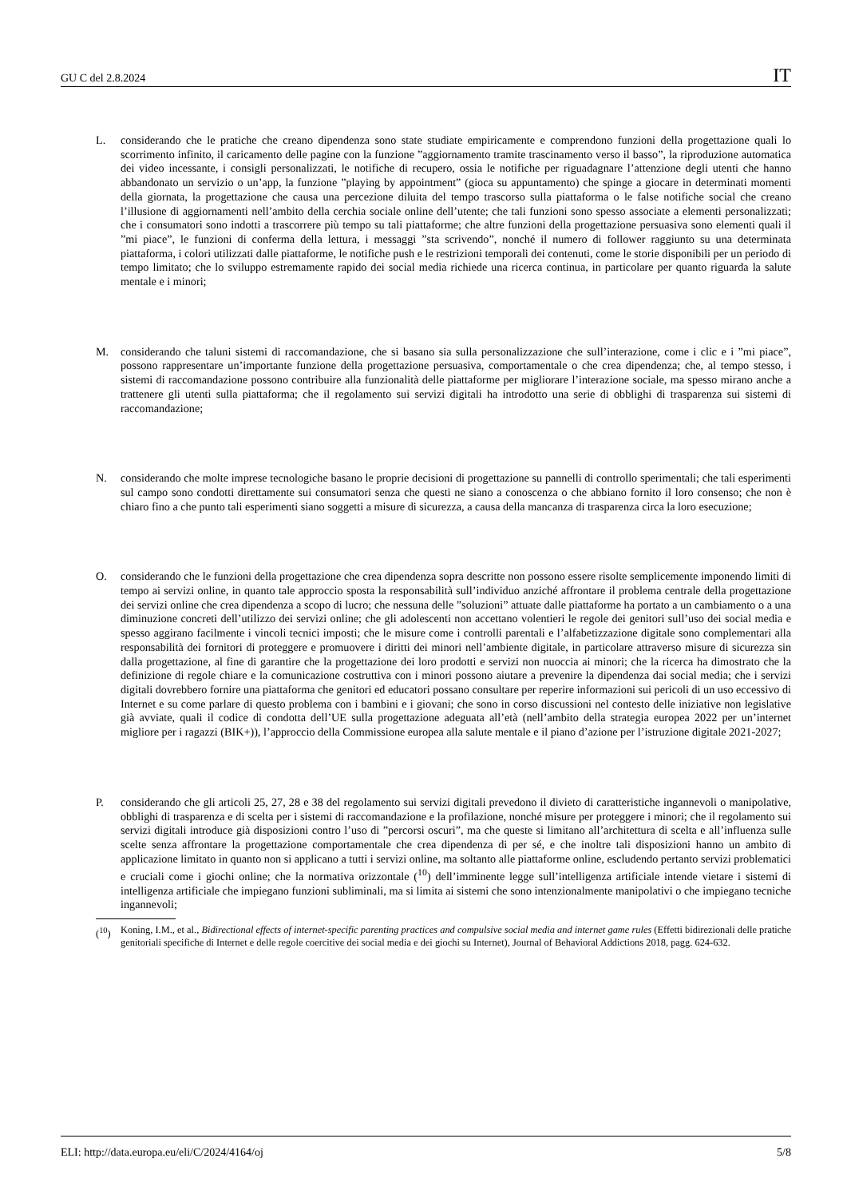GU C del 2.8.2024 IT
L. considerando che le pratiche che creano dipendenza sono state studiate empiricamente e comprendono funzioni della progettazione quali lo scorrimento infinito, il caricamento delle pagine con la funzione ”aggiornamento tramite trascinamento verso il basso”, la riproduzione automatica dei video incessante, i consigli personalizzati, le notifiche di recupero, ossia le notifiche per riguadagnare l’attenzione degli utenti che hanno abbandonato un servizio o un’app, la funzione ”playing by appointment” (gioca su appuntamento) che spinge a giocare in determinati momenti della giornata, la progettazione che causa una percezione diluita del tempo trascorso sulla piattaforma o le false notifiche social che creano l’illusione di aggiornamenti nell’ambito della cerchia sociale online dell’utente; che tali funzioni sono spesso associate a elementi personalizzati; che i consumatori sono indotti a trascorrere più tempo su tali piattaforme; che altre funzioni della progettazione persuasiva sono elementi quali il ”mi piace”, le funzioni di conferma della lettura, i messaggi ”sta scrivendo”, nonché il numero di follower raggiunto su una determinata piattaforma, i colori utilizzati dalle piattaforme, le notifiche push e le restrizioni temporali dei contenuti, come le storie disponibili per un periodo di tempo limitato; che lo sviluppo estremamente rapido dei social media richiede una ricerca continua, in particolare per quanto riguarda la salute mentale e i minori;
M. considerando che taluni sistemi di raccomandazione, che si basano sia sulla personalizzazione che sull’interazione, come i clic e i ”mi piace”, possono rappresentare un’importante funzione della progettazione persuasiva, comportamentale o che crea dipendenza; che, al tempo stesso, i sistemi di raccomandazione possono contribuire alla funzionalità delle piattaforme per migliorare l’interazione sociale, ma spesso mirano anche a trattenere gli utenti sulla piattaforma; che il regolamento sui servizi digitali ha introdotto una serie di obblighi di trasparenza sui sistemi di raccomandazione;
N. considerando che molte imprese tecnologiche basano le proprie decisioni di progettazione su pannelli di controllo sperimentali; che tali esperimenti sul campo sono condotti direttamente sui consumatori senza che questi ne siano a conoscenza o che abbiano fornito il loro consenso; che non è chiaro fino a che punto tali esperimenti siano soggetti a misure di sicurezza, a causa della mancanza di trasparenza circa la loro esecuzione;
O. considerando che le funzioni della progettazione che crea dipendenza sopra descritte non possono essere risolte semplicemente imponendo limiti di tempo ai servizi online, in quanto tale approccio sposta la responsabilità sull’individuo anziché affrontare il problema centrale della progettazione dei servizi online che crea dipendenza a scopo di lucro; che nessuna delle ”soluzioni” attuate dalle piattaforme ha portato a un cambiamento o a una diminuzione concreti dell’utilizzo dei servizi online; che gli adolescenti non accettano volentieri le regole dei genitori sull’uso dei social media e spesso aggirano facilmente i vincoli tecnici imposti; che le misure come i controlli parentali e l’alfabetizzazione digitale sono complementari alla responsabilità dei fornitori di proteggere e promuovere i diritti dei minori nell’ambiente digitale, in particolare attraverso misure di sicurezza sin dalla progettazione, al fine di garantire che la progettazione dei loro prodotti e servizi non nuoccia ai minori; che la ricerca ha dimostrato che la definizione di regole chiare e la comunicazione costruttiva con i minori possono aiutare a prevenire la dipendenza dai social media; che i servizi digitali dovrebbero fornire una piattaforma che genitori ed educatori possano consultare per reperire informazioni sui pericoli di un uso eccessivo di Internet e su come parlare di questo problema con i bambini e i giovani; che sono in corso discussioni nel contesto delle iniziative non legislative già avviate, quali il codice di condotta dell’UE sulla progettazione adeguata all’età (nell’ambito della strategia europea 2022 per un’internet migliore per i ragazzi (BIK+)), l’approccio della Commissione europea alla salute mentale e il piano d’azione per l’istruzione digitale 2021-2027;
P. considerando che gli articoli 25, 27, 28 e 38 del regolamento sui servizi digitali prevedono il divieto di caratteristiche ingannevoli o manipolative, obblighi di trasparenza e di scelta per i sistemi di raccomandazione e la profilazione, nonché misure per proteggere i minori; che il regolamento sui servizi digitali introduce già disposizioni contro l’uso di ”percorsi oscuri”, ma che queste si limitano all’architettura di scelta e all’influenza sulle scelte senza affrontare la progettazione comportamentale che crea dipendenza di per sé, e che inoltre tali disposizioni hanno un ambito di applicazione limitato in quanto non si applicano a tutti i servizi online, ma soltanto alle piattaforme online, escludendo pertanto servizi problematici e cruciali come i giochi online; che la normativa orizzontale (<sup>10</sup>) dell’imminente legge sull’intelligenza artificiale intende vietare i sistemi di intelligenza artificiale che impiegano funzioni subliminali, ma si limita ai sistemi che sono intenzionalmente manipolativi o che impiegano tecniche ingannevoli;
(<sup>10</sup>) Koning, I.M., et al., Bidirectional effects of internet-specific parenting practices and compulsive social media and internet game rules (Effetti bidirezionali delle pratiche genitoriali specifiche di Internet e delle regole coercitive dei social media e dei giochi su Internet), Journal of Behavioral Addictions 2018, pagg. 624-632.
ELI: http://data.europa.eu/eli/C/2024/4164/oj 5/8